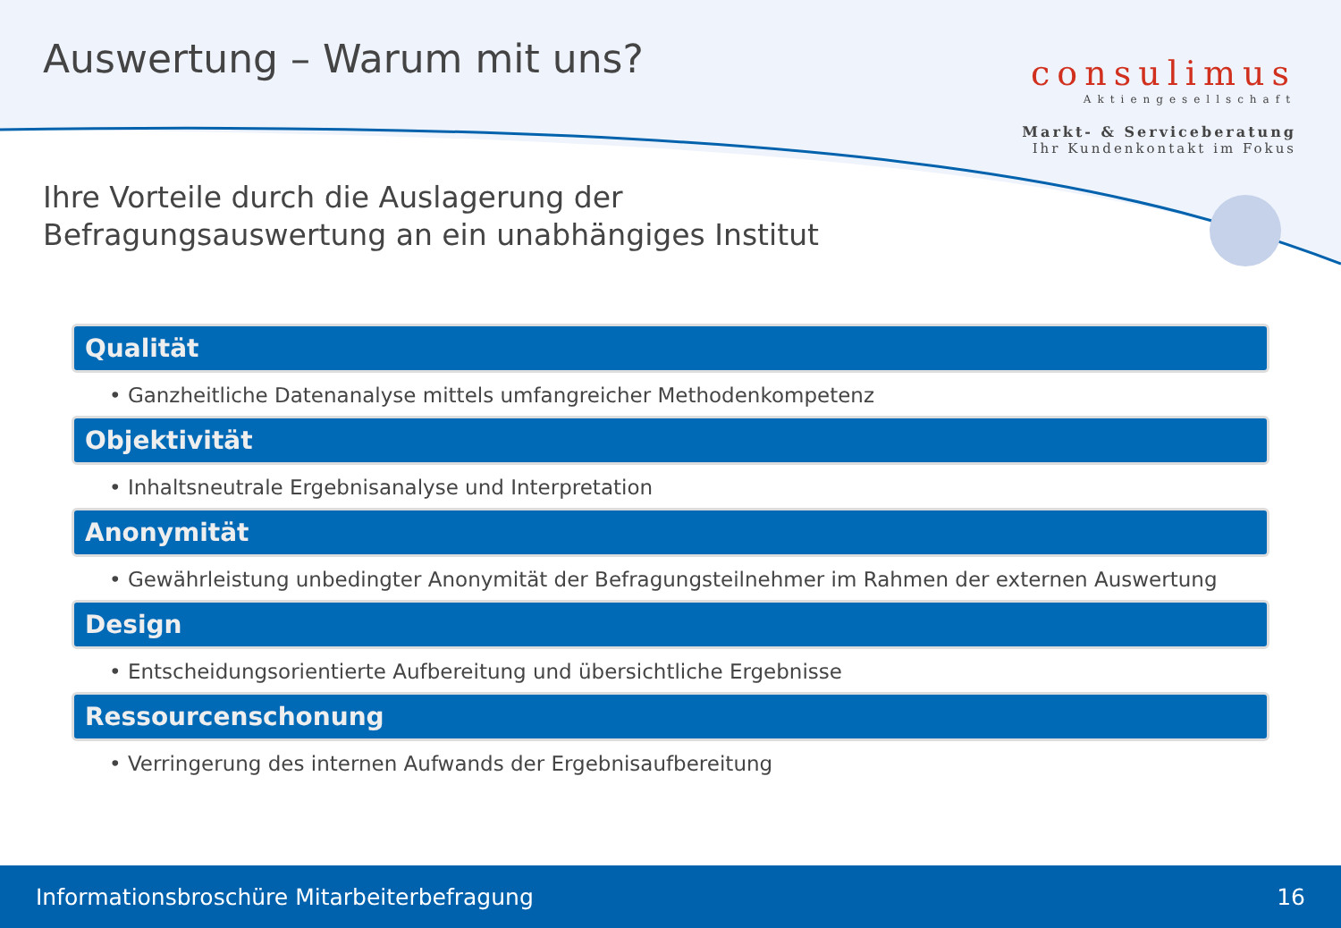Auswertung – Warum mit uns?
consulimus
Aktiengesellschaft
Markt- & Serviceberatung
Ihr Kundenkontakt im Fokus
Ihre Vorteile durch die Auslagerung der
Befragungsauswertung an ein unabhängiges Institut
Qualität
• Ganzheitliche Datenanalyse mittels umfangreicher Methodenkompetenz
Objektivität
• Inhaltsneutrale Ergebnisanalyse und Interpretation
Anonymität
• Gewährleistung unbedingter Anonymität der Befragungsteilnehmer im Rahmen der externen Auswertung
Design
• Entscheidungsorientierte Aufbereitung und übersichtliche Ergebnisse
Ressourcenschonung
• Verringerung des internen Aufwands der Ergebnisaufbereitung
Informationsbroschüre Mitarbeiterbefragung 16